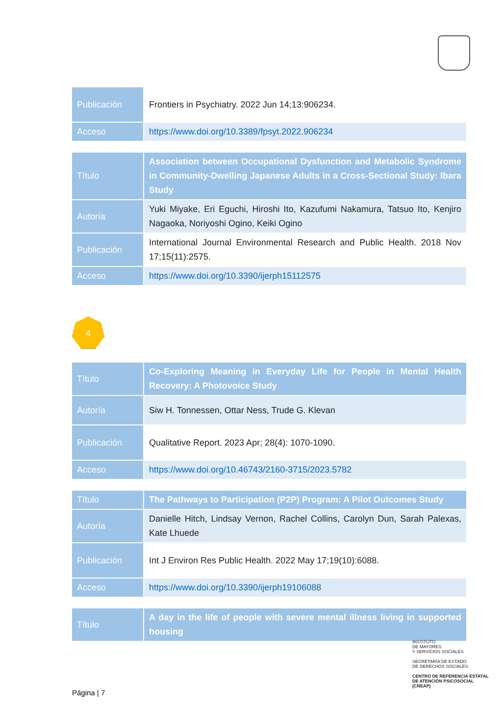| Publicación | Frontiers in Psychiatry. 2022 Jun 14;13:906234. |
| Acceso | https://www.doi.org/10.3389/fpsyt.2022.906234 |
| Título | Association between Occupational Dysfunction and Metabolic Syndrome in Community-Dwelling Japanese Adults in a Cross-Sectional Study: Ibara Study |
| Autoría | Yuki Miyake, Eri Eguchi, Hiroshi Ito, Kazufumi Nakamura, Tatsuo Ito, Kenjiro Nagaoka, Noriyoshi Ogino, Keiki Ogino |
| Publicación | International Journal Environmental Research and Public Health. 2018 Nov 17;15(11):2575. |
| Acceso | https://www.doi.org/10.3390/ijerph15112575 |
4
| Título | Co-Exploring Meaning in Everyday Life for People in Mental Health Recovery: A Photovoice Study |
| Autoría | Siw H. Tonnessen, Ottar Ness, Trude G. Klevan |
| Publicación | Qualitative Report. 2023 Apr; 28(4): 1070-1090. |
| Acceso | https://www.doi.org/10.46743/2160-3715/2023.5782 |
| Título | The Pathways to Participation (P2P) Program: A Pilot Outcomes Study |
| Autoría | Danielle Hitch, Lindsay Vernon, Rachel Collins, Carolyn Dun, Sarah Palexas, Kate Lhuede |
| Publicación | Int J Environ Res Public Health. 2022 May 17;19(10):6088. |
| Acceso | https://www.doi.org/10.3390/ijerph19106088 |
| Título | A day in the life of people with severe mental illness living in supported housing |
INSTITUTO
DE MAYORES
Y SERVICIOS SOCIALES
SECRETARÍA DE ESTADO
DE DERECHOS SOCIALES
CENTRO DE REFERENCIA ESTATAL
DE ATENCIÓN PSICOSOCIAL
(CREAP)
Página | 7